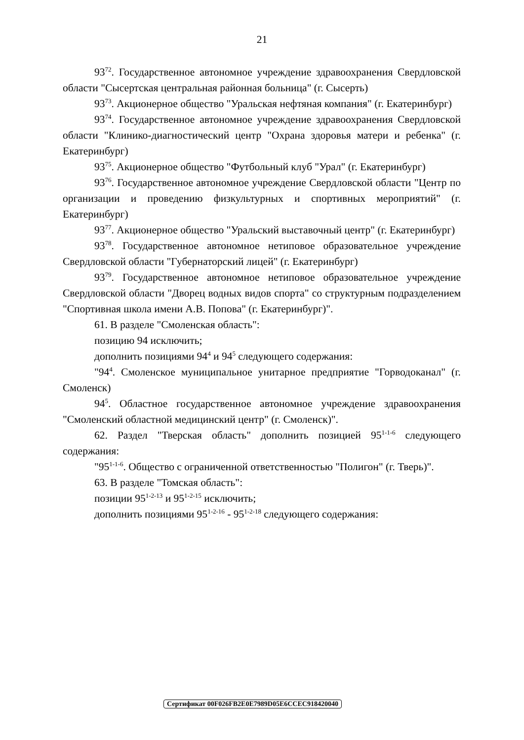21
93<sup>72</sup>. Государственное автономное учреждение здравоохранения Свердловской области "Сысертская центральная районная больница" (г. Сысерть)
93<sup>73</sup>. Акционерное общество "Уральская нефтяная компания" (г. Екатеринбург)
93<sup>74</sup>. Государственное автономное учреждение здравоохранения Свердловской области "Клинико-диагностический центр "Охрана здоровья матери и ребенка" (г. Екатеринбург)
93<sup>75</sup>. Акционерное общество "Футбольный клуб "Урал" (г. Екатеринбург)
93<sup>76</sup>. Государственное автономное учреждение Свердловской области "Центр по организации и проведению физкультурных и спортивных мероприятий" (г. Екатеринбург)
93<sup>77</sup>. Акционерное общество "Уральский выставочный центр" (г. Екатеринбург)
93<sup>78</sup>. Государственное автономное нетиповое образовательное учреждение Свердловской области "Губернаторский лицей" (г. Екатеринбург)
93<sup>79</sup>. Государственное автономное нетиповое образовательное учреждение Свердловской области "Дворец водных видов спорта" со структурным подразделением "Спортивная школа имени А.В. Попова" (г. Екатеринбург)".
61. В разделе "Смоленская область":
позицию 94 исключить;
дополнить позициями 94<sup>4</sup> и 94<sup>5</sup> следующего содержания:
"94<sup>4</sup>. Смоленское муниципальное унитарное предприятие "Горводоканал" (г. Смоленск)
94<sup>5</sup>. Областное государственное автономное учреждение здравоохранения "Смоленский областной медицинский центр" (г. Смоленск)".
62. Раздел "Тверская область" дополнить позицией 95<sup>1-1-6</sup> следующего содержания:
"95<sup>1-1-6</sup>. Общество с ограниченной ответственностью "Полигон" (г. Тверь)".
63. В разделе "Томская область":
позиции 95<sup>1-2-13</sup> и 95<sup>1-2-15</sup> исключить;
дополнить позициями 95<sup>1-2-16</sup> - 95<sup>1-2-18</sup> следующего содержания:
Сертификат 00F026FB2E0E7989D05E6CCEC918420040